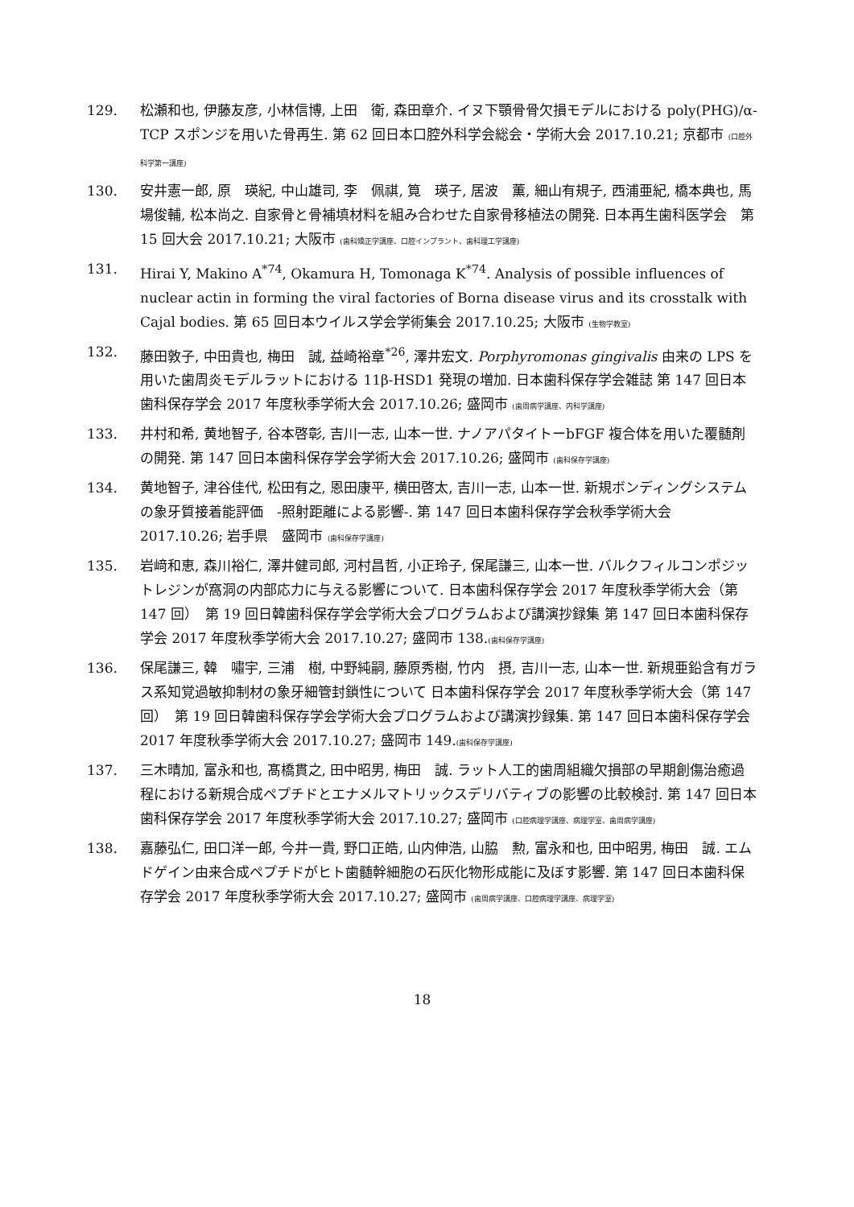129. 松瀬和也, 伊藤友彦, 小林信博, 上田　衛, 森田章介. イヌ下顎骨骨欠損モデルにおける poly(PHG)/α-TCP スポンジを用いた骨再生. 第 62 回日本口腔外科学会総会・学術大会 2017.10.21; 京都市 (口腔外科学第一講座)
130. 安井憲一郎, 原　瑛紀, 中山雄司, 李　佩祺, 筧　瑛子, 居波　薫, 細山有規子, 西浦亜紀, 橋本典也, 馬場俊輔, 松本尚之. 自家骨と骨補填材料を組み合わせた自家骨移植法の開発. 日本再生歯科医学会　第 15 回大会 2017.10.21; 大阪市 (歯科矯正学講座、口腔インプラント、歯科理工学講座)
131. Hirai Y, Makino A<sup>*74</sup>, Okamura H, Tomonaga K<sup>*74</sup>. Analysis of possible influences of nuclear actin in forming the viral factories of Borna disease virus and its crosstalk with Cajal bodies. 第 65 回日本ウイルス学会学術集会 2017.10.25; 大阪市 (生物学教室)
132. 藤田敦子, 中田貴也, 梅田　誠, 益崎裕章<sup>*26</sup>, 澤井宏文. Porphyromonas gingivalis 由来の LPS を用いた歯周炎モデルラットにおける 11β-HSD1 発現の増加. 日本歯科保存学会雑誌 第 147 回日本歯科保存学会 2017 年度秋季学術大会 2017.10.26; 盛岡市 (歯周病学講座、内科学講座)
133. 井村和希, 黄地智子, 谷本啓彰, 吉川一志, 山本一世. ナノアパタイトーbFGF 複合体を用いた覆髄剤の開発. 第 147 回日本歯科保存学会学術大会 2017.10.26; 盛岡市 (歯科保存学講座)
134. 黄地智子, 津谷佳代, 松田有之, 恩田康平, 横田啓太, 吉川一志, 山本一世. 新規ボンディングシステムの象牙質接着能評価　-照射距離による影響-. 第 147 回日本歯科保存学会秋季学術大会 2017.10.26; 岩手県　盛岡市 (歯科保存学講座)
135. 岩﨑和恵, 森川裕仁, 澤井健司郎, 河村昌哲, 小正玲子, 保尾謙三, 山本一世. バルクフィルコンポジットレジンが窩洞の内部応力に与える影響について. 日本歯科保存学会 2017 年度秋季学術大会（第 147 回）　第 19 回日韓歯科保存学会学術大会プログラムおよび講演抄録集 第 147 回日本歯科保存学会 2017 年度秋季学術大会 2017.10.27; 盛岡市 138.(歯科保存学講座)
136. 保尾謙三, 韓　嘯宇, 三浦　樹, 中野純嗣, 藤原秀樹, 竹内　摂, 吉川一志, 山本一世. 新規亜鉛含有ガラス系知覚過敏抑制材の象牙細管封鎖性について 日本歯科保存学会 2017 年度秋季学術大会（第 147 回）　第 19 回日韓歯科保存学会学術大会プログラムおよび講演抄録集. 第 147 回日本歯科保存学会 2017 年度秋季学術大会 2017.10.27; 盛岡市 149.(歯科保存学講座)
137. 三木晴加, 富永和也, 髙橋貫之, 田中昭男, 梅田　誠. ラット人工的歯周組織欠損部の早期創傷治癒過程における新規合成ペプチドとエナメルマトリックスデリバティブの影響の比較検討. 第 147 回日本歯科保存学会 2017 年度秋季学術大会 2017.10.27; 盛岡市 (口腔病理学講座、病理学室、歯周病学講座)
138. 嘉藤弘仁, 田口洋一郎, 今井一貴, 野口正皓, 山内伸浩, 山脇　勲, 富永和也, 田中昭男, 梅田　誠. エムドゲイン由来合成ペプチドがヒト歯髄幹細胞の石灰化物形成能に及ぼす影響. 第 147 回日本歯科保存学会 2017 年度秋季学術大会 2017.10.27; 盛岡市 (歯周病学講座、口腔病理学講座、病理学室)
18